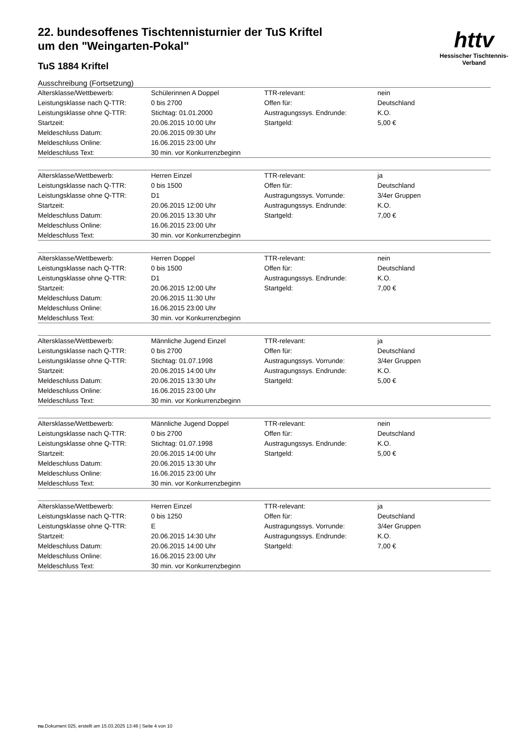httv
Hessischer Tischtennis-Verband
22. bundesoffenes Tischtennisturnier der TuS Kriftel um den "Weingarten-Pokal"
TuS 1884 Kriftel
Ausschreibung (Fortsetzung)
| Altersklasse/Wettbewerb: | Schülerinnen A Doppel | TTR-relevant: | nein |
| Leistungsklasse nach Q-TTR: | 0 bis 2700 | Offen für: | Deutschland |
| Leistungsklasse ohne Q-TTR: | Stichtag: 01.01.2000 | Austragungssys. Endrunde: | K.O. |
| Startzeit: | 20.06.2015 10:00 Uhr | Startgeld: | 5,00 € |
| Meldeschluss Datum: | 20.06.2015 09:30 Uhr | | |
| Meldeschluss Online: | 16.06.2015 23:00 Uhr | | |
| Meldeschluss Text: | 30 min. vor Konkurrenzbeginn | | |
| Altersklasse/Wettbewerb: | Herren Einzel | TTR-relevant: | ja |
| Leistungsklasse nach Q-TTR: | 0 bis 1500 | Offen für: | Deutschland |
| Leistungsklasse ohne Q-TTR: | D1 | Austragungssys. Vorrunde: | 3/4er Gruppen |
| Startzeit: | 20.06.2015 12:00 Uhr | Austragungssys. Endrunde: | K.O. |
| Meldeschluss Datum: | 20.06.2015 13:30 Uhr | Startgeld: | 7,00 € |
| Meldeschluss Online: | 16.06.2015 23:00 Uhr | | |
| Meldeschluss Text: | 30 min. vor Konkurrenzbeginn | | |
| Altersklasse/Wettbewerb: | Herren Doppel | TTR-relevant: | nein |
| Leistungsklasse nach Q-TTR: | 0 bis 1500 | Offen für: | Deutschland |
| Leistungsklasse ohne Q-TTR: | D1 | Austragungssys. Endrunde: | K.O. |
| Startzeit: | 20.06.2015 12:00 Uhr | Startgeld: | 7,00 € |
| Meldeschluss Datum: | 20.06.2015 11:30 Uhr | | |
| Meldeschluss Online: | 16.06.2015 23:00 Uhr | | |
| Meldeschluss Text: | 30 min. vor Konkurrenzbeginn | | |
| Altersklasse/Wettbewerb: | Männliche Jugend Einzel | TTR-relevant: | ja |
| Leistungsklasse nach Q-TTR: | 0 bis 2700 | Offen für: | Deutschland |
| Leistungsklasse ohne Q-TTR: | Stichtag: 01.07.1998 | Austragungssys. Vorrunde: | 3/4er Gruppen |
| Startzeit: | 20.06.2015 14:00 Uhr | Austragungssys. Endrunde: | K.O. |
| Meldeschluss Datum: | 20.06.2015 13:30 Uhr | Startgeld: | 5,00 € |
| Meldeschluss Online: | 16.06.2015 23:00 Uhr | | |
| Meldeschluss Text: | 30 min. vor Konkurrenzbeginn | | |
| Altersklasse/Wettbewerb: | Männliche Jugend Doppel | TTR-relevant: | nein |
| Leistungsklasse nach Q-TTR: | 0 bis 2700 | Offen für: | Deutschland |
| Leistungsklasse ohne Q-TTR: | Stichtag: 01.07.1998 | Austragungssys. Endrunde: | K.O. |
| Startzeit: | 20.06.2015 14:00 Uhr | Startgeld: | 5,00 € |
| Meldeschluss Datum: | 20.06.2015 13:30 Uhr | | |
| Meldeschluss Online: | 16.06.2015 23:00 Uhr | | |
| Meldeschluss Text: | 30 min. vor Konkurrenzbeginn | | |
| Altersklasse/Wettbewerb: | Herren Einzel | TTR-relevant: | ja |
| Leistungsklasse nach Q-TTR: | 0 bis 1250 | Offen für: | Deutschland |
| Leistungsklasse ohne Q-TTR: | E | Austragungssys. Vorrunde: | 3/4er Gruppen |
| Startzeit: | 20.06.2015 14:30 Uhr | Austragungssys. Endrunde: | K.O. |
| Meldeschluss Datum: | 20.06.2015 14:00 Uhr | Startgeld: | 7,00 € |
| Meldeschluss Online: | 16.06.2015 23:00 Uhr | | |
| Meldeschluss Text: | 30 min. vor Konkurrenzbeginn | | |
nu.Dokument 025, erstellt am 15.03.2025 13:46 | Seite 4 von 10